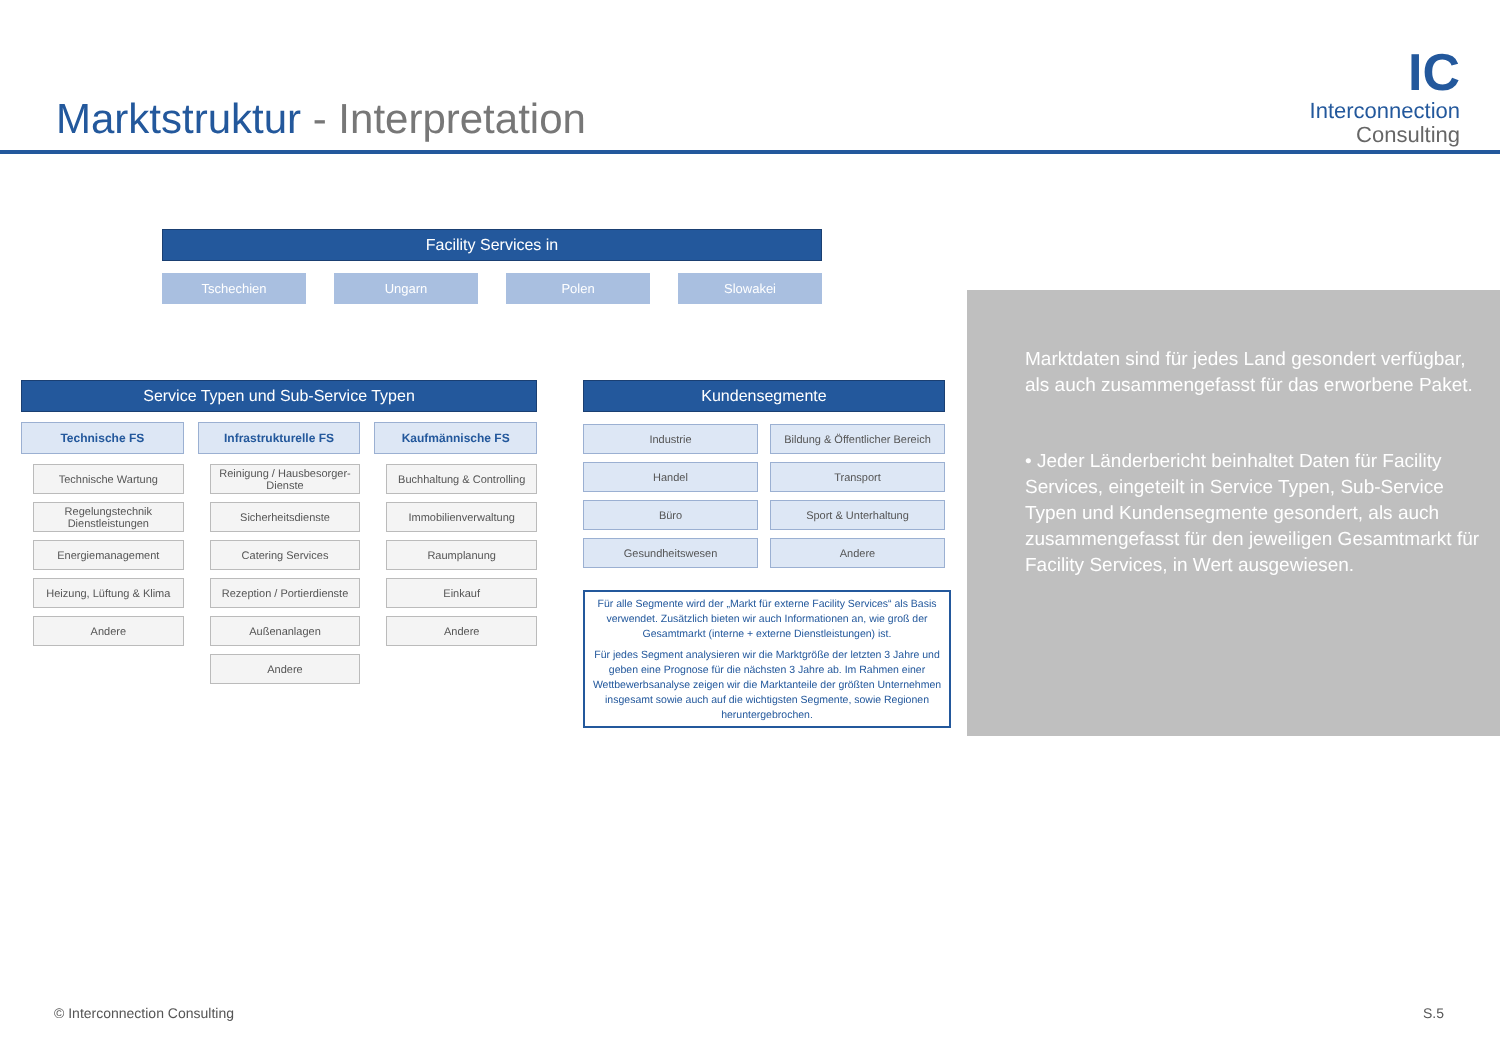Marktstruktur - Interpretation
IC
Interconnection
Consulting
Facility Services in
Tschechien Ungarn Polen Slowakei
Service Typen und Sub-Service Typen
Technische FS
Technische Wartung
Regelungstechnik Dienstleistungen
Energiemanagement
Heizung, Lüftung & Klima
Andere
Infrastrukturelle FS
Reinigung / Hausbesorger-Dienste
Sicherheitsdienste
Catering Services
Rezeption / Portierdienste
Außenanlagen
Andere
Kaufmännische FS
Buchhaltung & Controlling
Immobilienverwaltung
Raumplanung
Einkauf
Andere
Kundensegmente
Industrie
Bildung & Öffentlicher Bereich
Handel
Transport
Büro
Sport & Unterhaltung
Gesundheitswesen
Andere
Für alle Segmente wird der „Markt für externe Facility Services“ als Basis verwendet. Zusätzlich bieten wir auch Informationen an, wie groß der Gesamtmarkt (interne + externe Dienstleistungen) ist.
Für jedes Segment analysieren wir die Marktgröße der letzten 3 Jahre und geben eine Prognose für die nächsten 3 Jahre ab. Im Rahmen einer Wettbewerbsanalyse zeigen wir die Marktanteile der größten Unternehmen insgesamt sowie auch auf die wichtigsten Segmente, sowie Regionen heruntergebrochen.
Marktdaten sind für jedes Land gesondert verfügbar, als auch zusammengefasst für das erworbene Paket.
• Jeder Länderbericht beinhaltet Daten für Facility Services, eingeteilt in Service Typen, Sub-Service Typen und Kundensegmente gesondert, als auch zusammengefasst für den jeweiligen Gesamtmarkt für Facility Services, in Wert ausgewiesen.
© Interconnection Consulting S.5